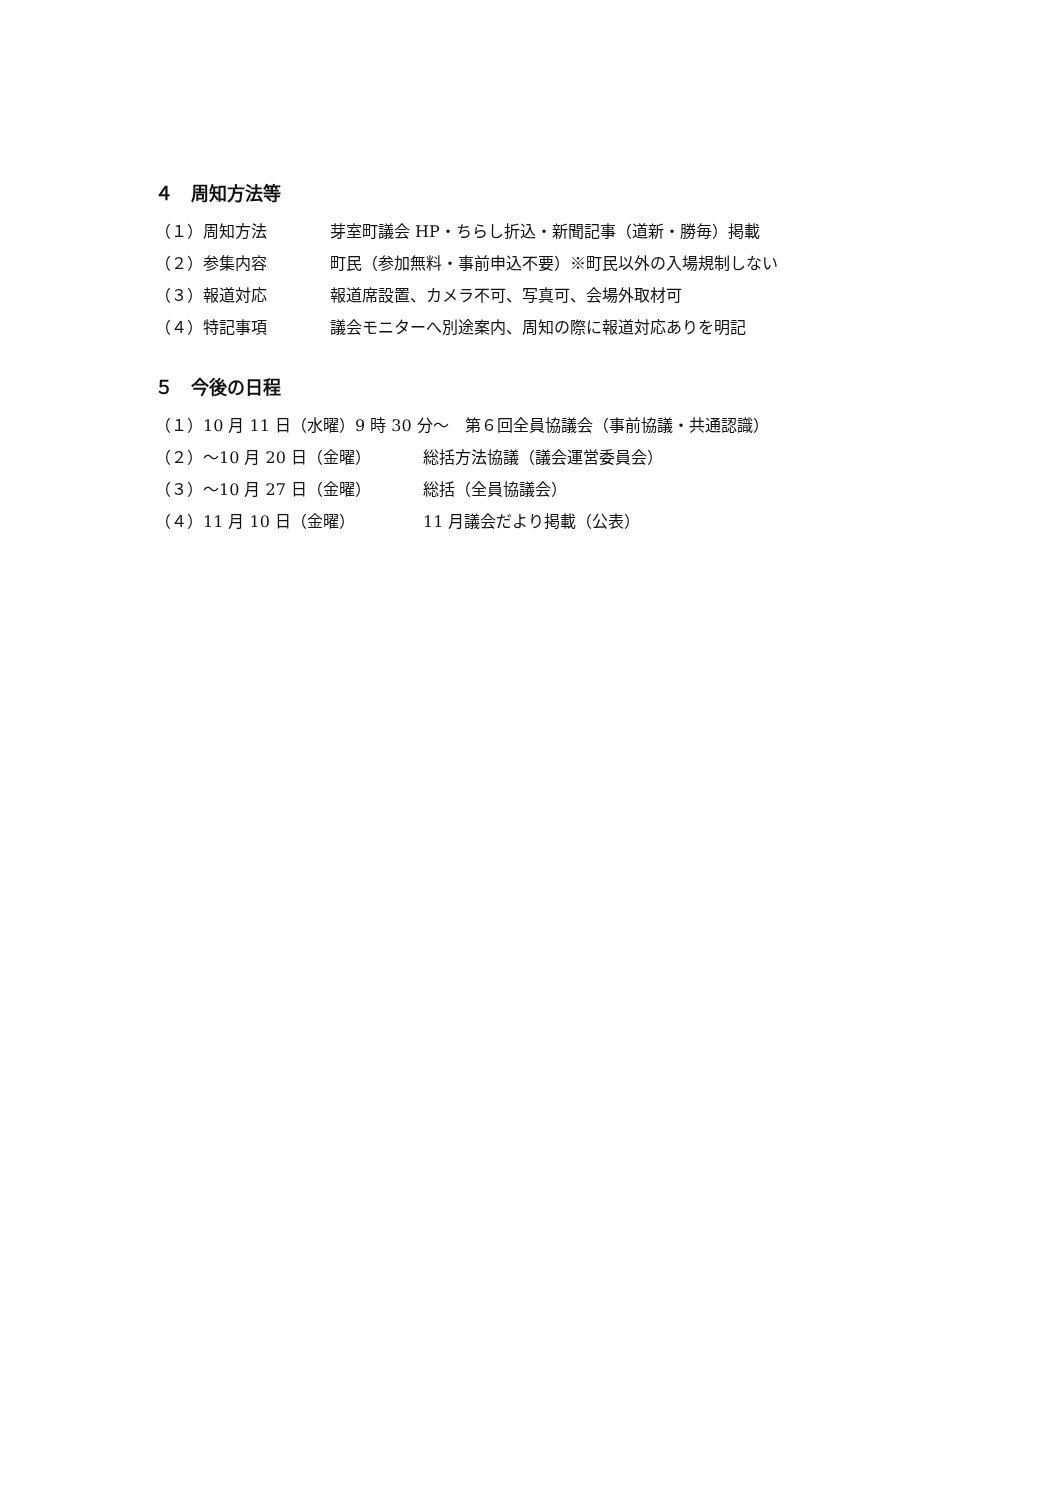４　周知方法等
（１）周知方法 芽室町議会 HP・ちらし折込・新聞記事（道新・勝毎）掲載
（２）参集内容 町民（参加無料・事前申込不要）※町民以外の入場規制しない
（３）報道対応 報道席設置、カメラ不可、写真可、会場外取材可
（４）特記事項 議会モニターへ別途案内、周知の際に報道対応ありを明記
５　今後の日程
（１）10 月 11 日（水曜）9 時 30 分～　第６回全員協議会（事前協議・共通認識）
（２）～10 月 20 日（金曜） 総括方法協議（議会運営委員会）
（３）～10 月 27 日（金曜） 総括（全員協議会）
（４）11 月 10 日（金曜） 11 月議会だより掲載（公表）